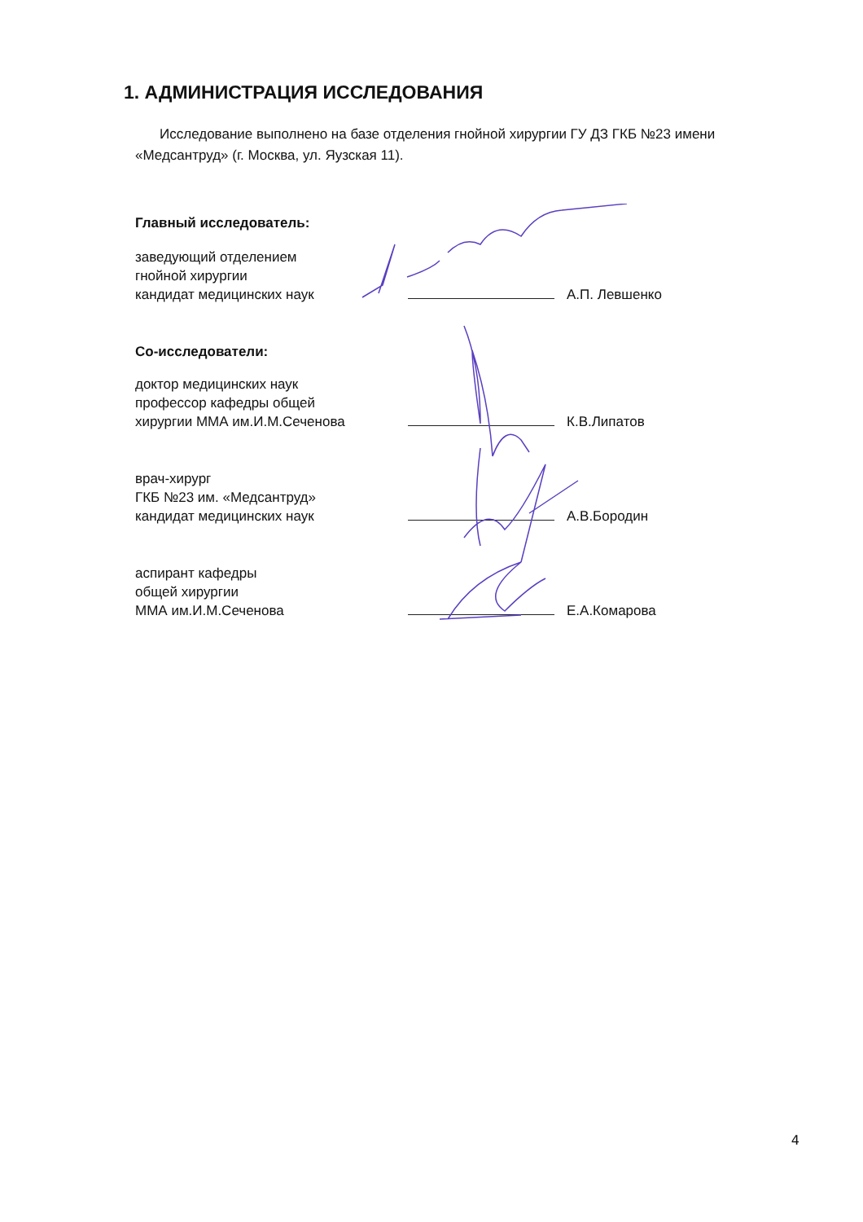1. АДМИНИСТРАЦИЯ ИССЛЕДОВАНИЯ
Исследование выполнено на базе отделения гнойной хирургии ГУ ДЗ ГКБ №23 имени «Медсантруд» (г. Москва, ул. Яузская 11).
Главный исследователь:
заведующий отделением
гнойной хирургии
кандидат медицинских наук
А.П. Левшенко
Со-исследователи:
доктор медицинских наук
профессор кафедры общей
хирургии ММА им.И.М.Сеченова
К.В.Липатов
врач-хирург
ГКБ №23 им. «Медсантруд»
кандидат медицинских наук
А.В.Бородин
аспирант кафедры
общей хирургии
ММА им.И.М.Сеченова
Е.А.Комарова
4